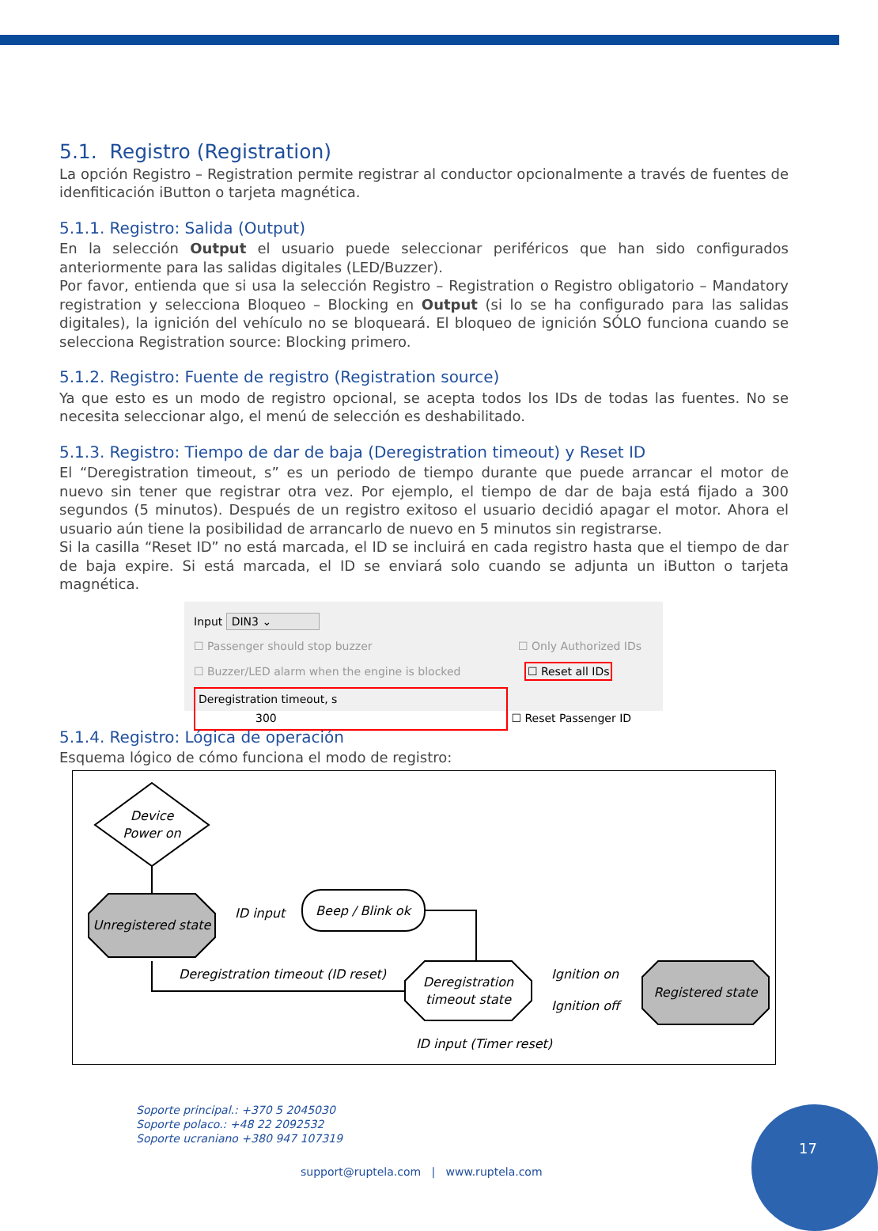5.1. Registro (Registration)
La opción Registro – Registration permite registrar al conductor opcionalmente a través de fuentes de idenfiticación iButton o tarjeta magnética.
5.1.1. Registro: Salida (Output)
En la selección Output el usuario puede seleccionar periféricos que han sido configurados anteriormente para las salidas digitales (LED/Buzzer).
Por favor, entienda que si usa la selección Registro – Registration o Registro obligatorio – Mandatory registration y selecciona Bloqueo – Blocking en Output (si lo se ha configurado para las salidas digitales), la ignición del vehículo no se bloqueará. El bloqueo de ignición SÓLO funciona cuando se selecciona Registration source: Blocking primero.
5.1.2. Registro: Fuente de registro (Registration source)
Ya que esto es un modo de registro opcional, se acepta todos los IDs de todas las fuentes. No se necesita seleccionar algo, el menú de selección es deshabilitado.
5.1.3. Registro: Tiempo de dar de baja (Deregistration timeout) y Reset ID
El “Deregistration timeout, s” es un periodo de tiempo durante que puede arrancar el motor de nuevo sin tener que registrar otra vez. Por ejemplo, el tiempo de dar de baja está fijado a 300 segundos (5 minutos). Después de un registro exitoso el usuario decidió apagar el motor. Ahora el usuario aún tiene la posibilidad de arrancarlo de nuevo en 5 minutos sin registrarse.
Si la casilla “Reset ID” no está marcada, el ID se incluirá en cada registro hasta que el tiempo de dar de baja expire. Si está marcada, el ID se enviará solo cuando se adjunta un iButton o tarjeta magnética.
Input DIN3 ⌄
☐ Passenger should stop buzzer ☐ Only Authorized IDs
☐ Buzzer/LED alarm when the engine is blocked ☐ Reset all IDs
Deregistration timeout, s 300 ☐ Reset Passenger ID
5.1.4. Registro: Lógica de operación
Esquema lógico de cómo funciona el modo de registro:
Device
Power on
Unregistered state
ID input
Beep / Blink ok
Deregistration
timeout state
Deregistration timeout (ID reset)
Ignition on
Ignition off
Registered state
ID input (Timer reset)
Soporte principal.: +370 5 2045030
Soporte polaco.: +48 22 2092532
Soporte ucraniano +380 947 107319
support@ruptela.com | www.ruptela.com
17